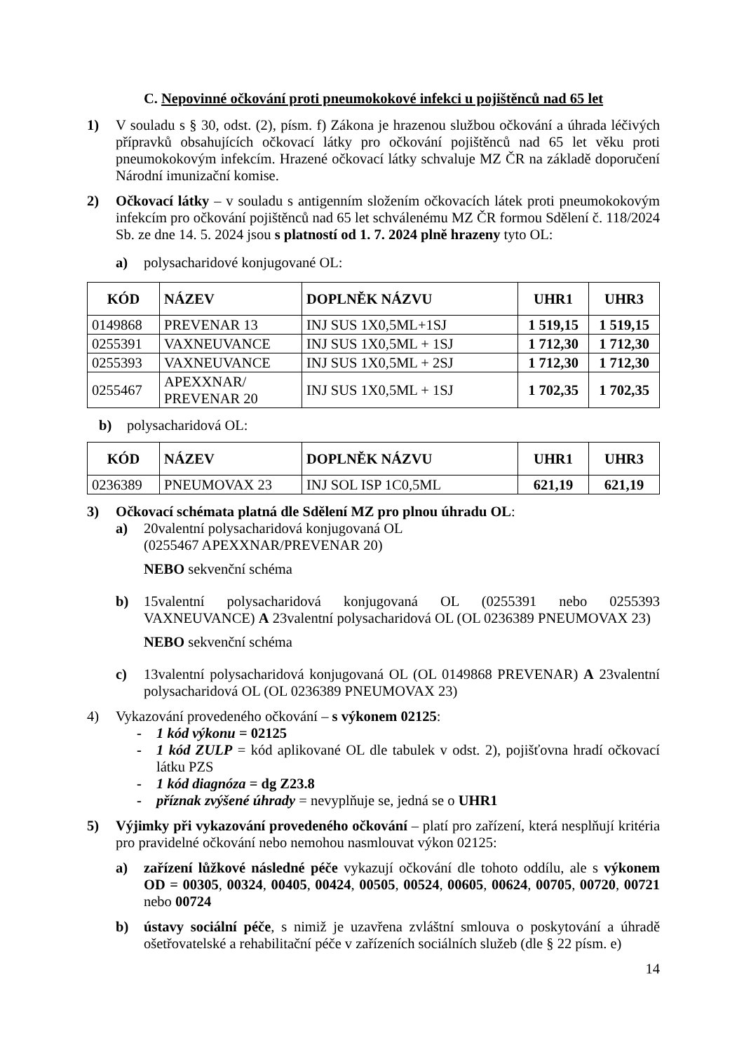C. Nepovinné očkování proti pneumokokové infekci u pojištěnců nad 65 let
1) V souladu s § 30, odst. (2), písm. f) Zákona je hrazenou službou očkování a úhrada léčivých přípravků obsahujících očkovací látky pro očkování pojištěnců nad 65 let věku proti pneumokokovým infekcím. Hrazené očkovací látky schvaluje MZ ČR na základě doporučení Národní imunizační komise.
2) Očkovací látky – v souladu s antigenním složením očkovacích látek proti pneumokokovým infekcím pro očkování pojištěnců nad 65 let schválenému MZ ČR formou Sdělení č. 118/2024 Sb. ze dne 14. 5. 2024 jsou s platností od 1. 7. 2024 plně hrazeny tyto OL:
a) polysacharidové konjugované OL:
| KÓD | NÁZEV | DOPLNĚK NÁZVU | UHR1 | UHR3 |
| --- | --- | --- | --- | --- |
| 0149868 | PREVENAR 13 | INJ SUS 1X0,5ML+1SJ | 1 519,15 | 1 519,15 |
| 0255391 | VAXNEUVANCE | INJ SUS 1X0,5ML + 1SJ | 1 712,30 | 1 712,30 |
| 0255393 | VAXNEUVANCE | INJ SUS 1X0,5ML + 2SJ | 1 712,30 | 1 712,30 |
| 0255467 | APEXXNAR/ PREVENAR 20 | INJ SUS 1X0,5ML + 1SJ | 1 702,35 | 1 702,35 |
b) polysacharidová OL:
| KÓD | NÁZEV | DOPLNĚK NÁZVU | UHR1 | UHR3 |
| --- | --- | --- | --- | --- |
| 0236389 | PNEUMOVAX 23 | INJ SOL ISP 1C0,5ML | 621,19 | 621,19 |
3) Očkovací schémata platná dle Sdělení MZ pro plnou úhradu OL:
a) 20valentní polysacharidová konjugovaná OL
(0255467 APEXXNAR/PREVENAR 20)
NEBO sekvenční schéma
b) 15valentní polysacharidová konjugovaná OL (0255391 nebo 0255393 VAXNEUVANCE) A 23valentní polysacharidová OL (OL 0236389 PNEUMOVAX 23)
NEBO sekvenční schéma
c) 13valentní polysacharidová konjugovaná OL (OL 0149868 PREVENAR) A 23valentní polysacharidová OL (OL 0236389 PNEUMOVAX 23)
4) Vykazování provedeného očkování – s výkonem 02125:
- 1 kód výkonu = 02125
- 1 kód ZULP = kód aplikované OL dle tabulek v odst. 2), pojišťovna hradí očkovací látku PZS
- 1 kód diagnóza = dg Z23.8
- příznak zvýšené úhrady = nevyplňuje se, jedná se o UHR1
5) Výjimky při vykazování provedeného očkování – platí pro zařízení, která nesplňují kritéria pro pravidelné očkování nebo nemohou nasmlouvat výkon 02125:
a) zařízení lůžkové následné péče vykazují očkování dle tohoto oddílu, ale s výkonem OD = 00305, 00324, 00405, 00424, 00505, 00524, 00605, 00624, 00705, 00720, 00721 nebo 00724
b) ústavy sociální péče, s nimiž je uzavřena zvláštní smlouva o poskytování a úhradě ošetřovatelské a rehabilitační péče v zařízeních sociálních služeb (dle § 22 písm. e)
14